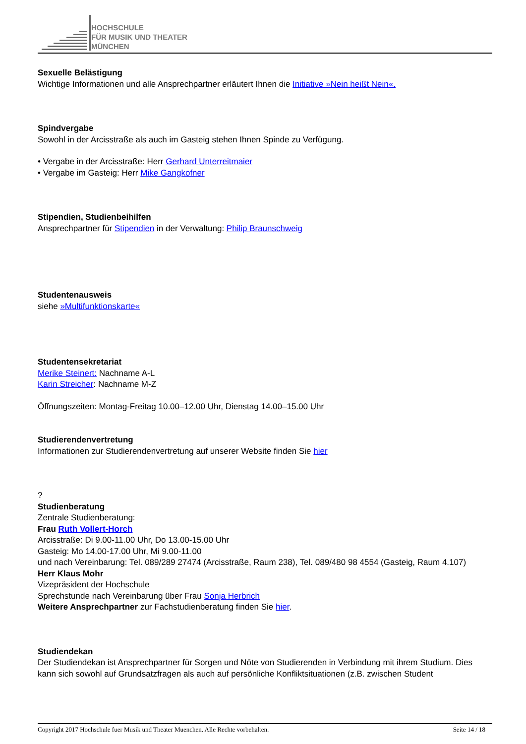HOCHSCHULE
FÜR MUSIK UND THEATER
MÜNCHEN
Sexuelle Belästigung
Wichtige Informationen und alle Ansprechpartner erläutert Ihnen die Initiative »Nein heißt Nein«.
Spindvergabe
Sowohl in der Arcisstraße als auch im Gasteig stehen Ihnen Spinde zu Verfügung.
• Vergabe in der Arcisstraße: Herr Gerhard Unterreitmaier
• Vergabe im Gasteig: Herr Mike Gangkofner
Stipendien, Studienbeihilfen
Ansprechpartner für Stipendien in der Verwaltung: Philip Braunschweig
Studentenausweis
siehe »Multifunktionskarte«
Studentensekretariat
Merike Steinert: Nachname A-L
Karin Streicher: Nachname M-Z
Öffnungszeiten: Montag-Freitag 10.00–12.00 Uhr, Dienstag 14.00–15.00 Uhr
Studierendenvertretung
Informationen zur Studierendenvertretung auf unserer Website finden Sie hier
?
Studienberatung
Zentrale Studienberatung:
Frau Ruth Vollert-Horch
Arcisstraße: Di 9.00-11.00 Uhr, Do 13.00-15.00 Uhr
Gasteig: Mo 14.00-17.00 Uhr, Mi 9.00-11.00
und nach Vereinbarung: Tel. 089/289 27474 (Arcisstraße, Raum 238), Tel. 089/480 98 4554 (Gasteig, Raum 4.107)
Herr Klaus Mohr
Vizepräsident der Hochschule
Sprechstunde nach Vereinbarung über Frau Sonja Herbrich
Weitere Ansprechpartner zur Fachstudienberatung finden Sie hier.
Studiendekan
Der Studiendekan ist Ansprechpartner für Sorgen und Nöte von Studierenden in Verbindung mit ihrem Studium. Dies kann sich sowohl auf Grundsatzfragen als auch auf persönliche Konfliktsituationen (z.B. zwischen Student
Copyright 2017 Hochschule fuer Musik und Theater Muenchen. Alle Rechte vorbehalten. Seite 14 / 18